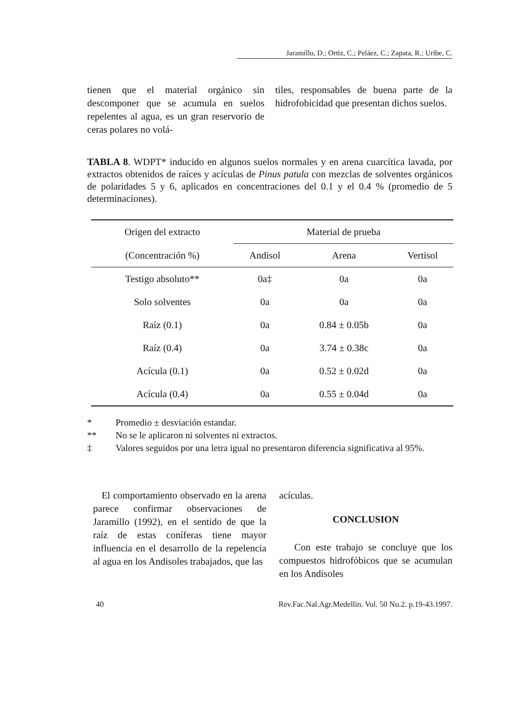Jaramillo, D.; Ortiz, C.; Peláez, C.; Zapata, R.; Uribe, C.
tienen que el material orgánico sin descomponer que se acumula en suelos repelentes al agua, es un gran reservorio de ceras polares no volá-
tiles, responsables de buena parte de la hidrofobicidad que presentan dichos suelos.
TABLA 8. WDPT* inducido en algunos suelos normales y en arena cuarcítica lavada, por extractos obtenidos de raíces y acículas de Pinus patula con mezclas de solventes orgánicos de polaridades 5 y 6, aplicados en concentraciones del 0.1 y el 0.4 % (promedio de 5 determinaciones).
| Origen del extracto | Material de prueba | | |
| --- | --- | --- | --- |
| (Concentración %) | Andisol | Arena | Vertisol |
| Testigo absoluto** | 0a‡ | 0a | 0a |
| Solo solventes | 0a | 0a | 0a |
| Raíz (0.1) | 0a | 0.84 ± 0.05b | 0a |
| Raíz (0.4) | 0a | 3.74 ± 0.38c | 0a |
| Acícula (0.1) | 0a | 0.52 ± 0.02d | 0a |
| Acícula (0.4) | 0a | 0.55 ± 0.04d | 0a |
* Promedio ± desviación estandar.
** No se le aplicaron ni solventes ni extractos.
‡ Valores seguidos por una letra igual no presentaron diferencia significativa al 95%.
El comportamiento observado en la arena parece confirmar observaciones de Jaramillo (1992), en el sentido de que la raíz de estas coníferas tiene mayor influencia en el desarrollo de la repelencia al agua en los Andisoles trabajados, que las
acículas.
CONCLUSION
Con este trabajo se concluye que los compuestos hidrofóbicos que se acumulan en los Andisoles
40 Rev.Fac.Nal.Agr.Medellín. Vol. 50 No.2. p.19-43.1997.